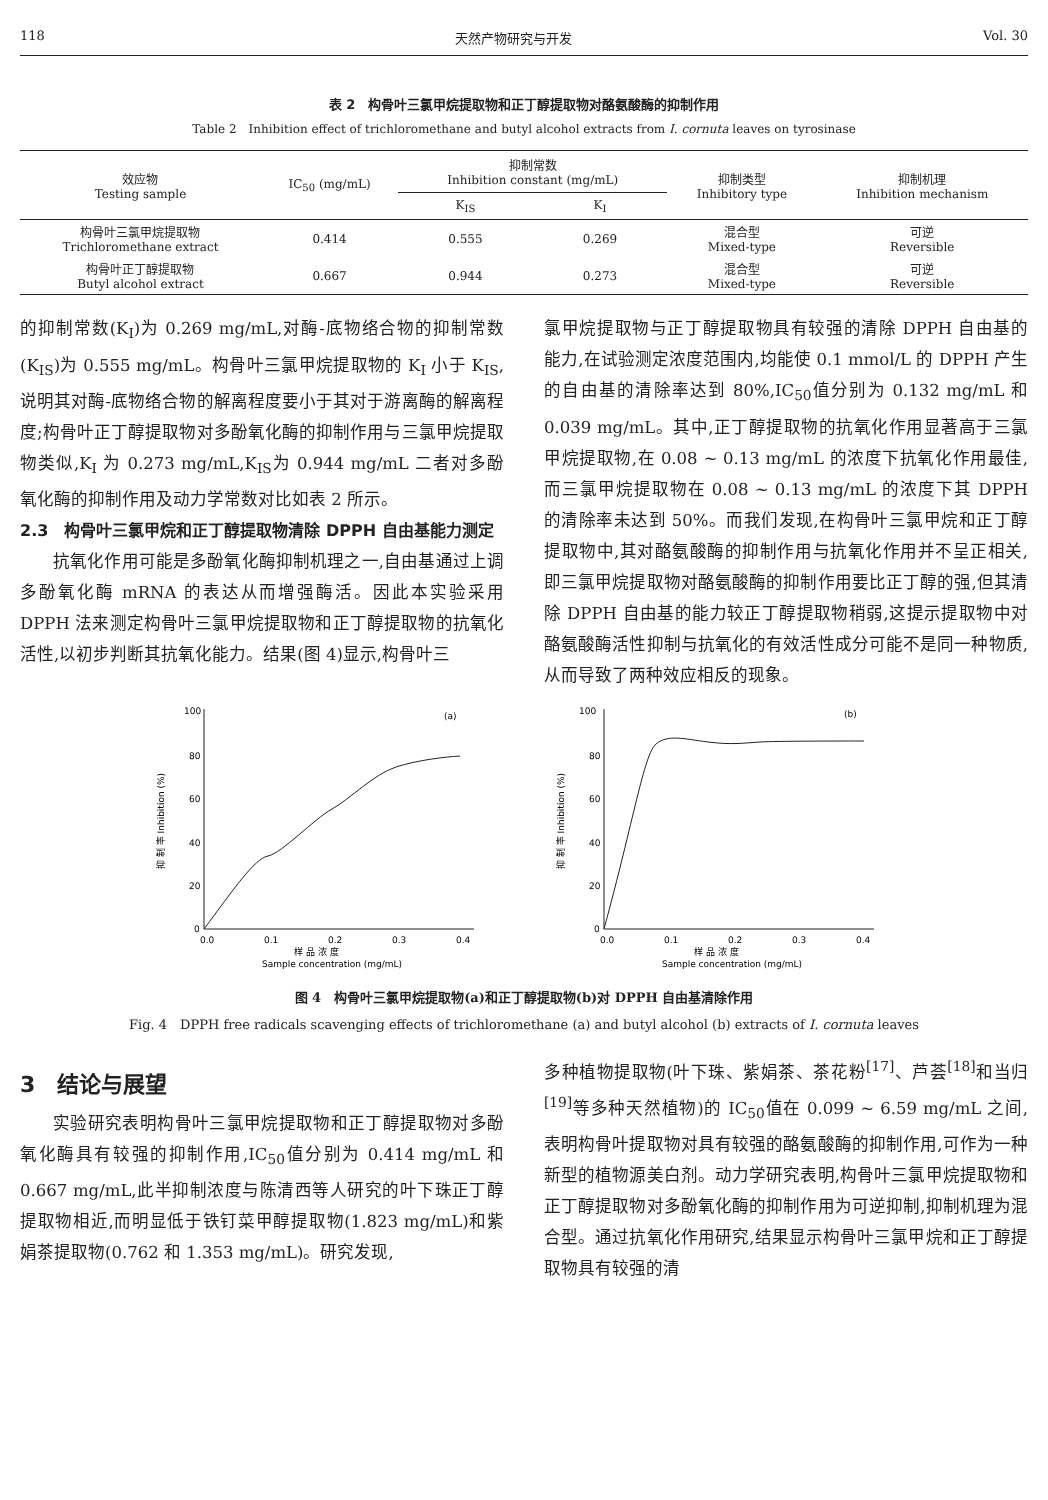118 天然产物研究与开发 Vol. 30
表 2　构骨叶三氯甲烷提取物和正丁醇提取物对酪氨酸酶的抑制作用
Table 2　Inhibition effect of trichloromethane and butyl alcohol extracts from I. cornuta leaves on tyrosinase
| 效应物 Testing sample | IC<sub>50</sub> (mg/mL) | 抑制常数 Inhibition constant (mg/mL) | | 抑制类型 Inhibitory type | 抑制机理 Inhibition mechanism |
| --- | --- | --- | --- | --- | --- |
| | | K<sub>IS</sub> | K<sub>I</sub> | | |
| 构骨叶三氯甲烷提取物 Trichloromethane extract | 0.414 | 0.555 | 0.269 | 混合型 Mixed-type | 可逆 Reversible |
| 构骨叶正丁醇提取物 Butyl alcohol extract | 0.667 | 0.944 | 0.273 | 混合型 Mixed-type | 可逆 Reversible |
的抑制常数(K<sub>I</sub>)为 0.269 mg/mL,对酶-底物络合物的抑制常数(K<sub>IS</sub>)为 0.555 mg/mL。构骨叶三氯甲烷提取物的 K<sub>I</sub> 小于 K<sub>IS</sub>,说明其对酶-底物络合物的解离程度要小于其对于游离酶的解离程度;构骨叶正丁醇提取物对多酚氧化酶的抑制作用与三氯甲烷提取物类似,K<sub>I</sub> 为 0.273 mg/mL,K<sub>IS</sub>为 0.944 mg/mL 二者对多酚氧化酶的抑制作用及动力学常数对比如表 2 所示。
2.3　构骨叶三氯甲烷和正丁醇提取物清除 DPPH 自由基能力测定
抗氧化作用可能是多酚氧化酶抑制机理之一,自由基通过上调多酚氧化酶 mRNA 的表达从而增强酶活。因此本实验采用 DPPH 法来测定构骨叶三氯甲烷提取物和正丁醇提取物的抗氧化活性,以初步判断其抗氧化能力。结果(图 4)显示,构骨叶三
氯甲烷提取物与正丁醇提取物具有较强的清除 DPPH 自由基的能力,在试验测定浓度范围内,均能使 0.1 mmol/L 的 DPPH 产生的自由基的清除率达到 80%,IC<sub>50</sub>值分别为 0.132 mg/mL 和 0.039 mg/mL。其中,正丁醇提取物的抗氧化作用显著高于三氯甲烷提取物,在 0.08 ~ 0.13 mg/mL 的浓度下抗氧化作用最佳,而三氯甲烷提取物在 0.08 ~ 0.13 mg/mL 的浓度下其 DPPH 的清除率未达到 50%。而我们发现,在构骨叶三氯甲烷和正丁醇提取物中,其对酪氨酸酶的抑制作用与抗氧化作用并不呈正相关,即三氯甲烷提取物对酪氨酸酶的抑制作用要比正丁醇的强,但其清除 DPPH 自由基的能力较正丁醇提取物稍弱,这提示提取物中对酪氨酸酶活性抑制与抗氧化的有效活性成分可能不是同一种物质,从而导致了两种效应相反的现象。
100
80
60
40
20
0
0.0
0.1
0.2
0.3
0.4
(a)
样 品 浓 度
Sample concentration (mg/mL)
抑 制 率 Inhibition (%)
100
80
60
40
20
0
0.0
0.1
0.2
0.3
0.4
(b)
样 品 浓 度
Sample concentration (mg/mL)
抑 制 率 Inhibition (%)
图 4　构骨叶三氯甲烷提取物(a)和正丁醇提取物(b)对 DPPH 自由基清除作用
Fig. 4　DPPH free radicals scavenging effects of trichloromethane (a) and butyl alcohol (b) extracts of I. cornuta leaves
3　结论与展望
实验研究表明构骨叶三氯甲烷提取物和正丁醇提取物对多酚氧化酶具有较强的抑制作用,IC<sub>50</sub>值分别为 0.414 mg/mL 和 0.667 mg/mL,此半抑制浓度与陈清西等人研究的叶下珠正丁醇提取物相近,而明显低于铁钉菜甲醇提取物(1.823 mg/mL)和紫娟茶提取物(0.762 和 1.353 mg/mL)。研究发现,
多种植物提取物(叶下珠、紫娟茶、茶花粉<sup>[17]</sup>、芦荟<sup>[18]</sup>和当归<sup>[19]</sup>等多种天然植物)的 IC<sub>50</sub>值在 0.099 ~ 6.59 mg/mL 之间,表明构骨叶提取物对具有较强的酪氨酸酶的抑制作用,可作为一种新型的植物源美白剂。动力学研究表明,构骨叶三氯甲烷提取物和正丁醇提取物对多酚氧化酶的抑制作用为可逆抑制,抑制机理为混合型。通过抗氧化作用研究,结果显示构骨叶三氯甲烷和正丁醇提取物具有较强的清